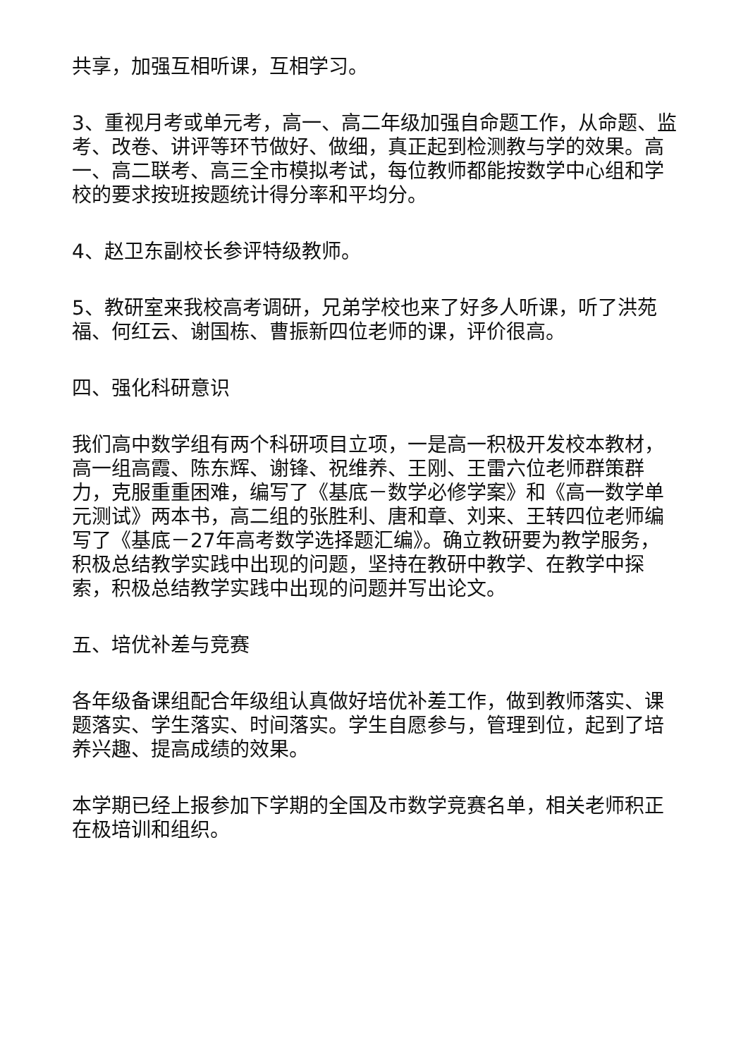共享，加强互相听课，互相学习。
3、重视月考或单元考，高一、高二年级加强自命题工作，从命题、监考、改卷、讲评等环节做好、做细，真正起到检测教与学的效果。高一、高二联考、高三全市模拟考试，每位教师都能按数学中心组和学校的要求按班按题统计得分率和平均分。
4、赵卫东副校长参评特级教师。
5、教研室来我校高考调研，兄弟学校也来了好多人听课，听了洪苑福、何红云、谢国栋、曹振新四位老师的课，评价很高。
四、强化科研意识
我们高中数学组有两个科研项目立项，一是高一积极开发校本教材，高一组高霞、陈东辉、谢锋、祝维养、王刚、王雷六位老师群策群力，克服重重困难，编写了《基底－数学必修学案》和《高一数学单元测试》两本书，高二组的张胜利、唐和章、刘来、王转四位老师编写了《基底－27年高考数学选择题汇编》。确立教研要为教学服务，积极总结教学实践中出现的问题，坚持在教研中教学、在教学中探索，积极总结教学实践中出现的问题并写出论文。
五、培优补差与竞赛
各年级备课组配合年级组认真做好培优补差工作，做到教师落实、课题落实、学生落实、时间落实。学生自愿参与，管理到位，起到了培养兴趣、提高成绩的效果。
本学期已经上报参加下学期的全国及市数学竞赛名单，相关老师积正在极培训和组织。